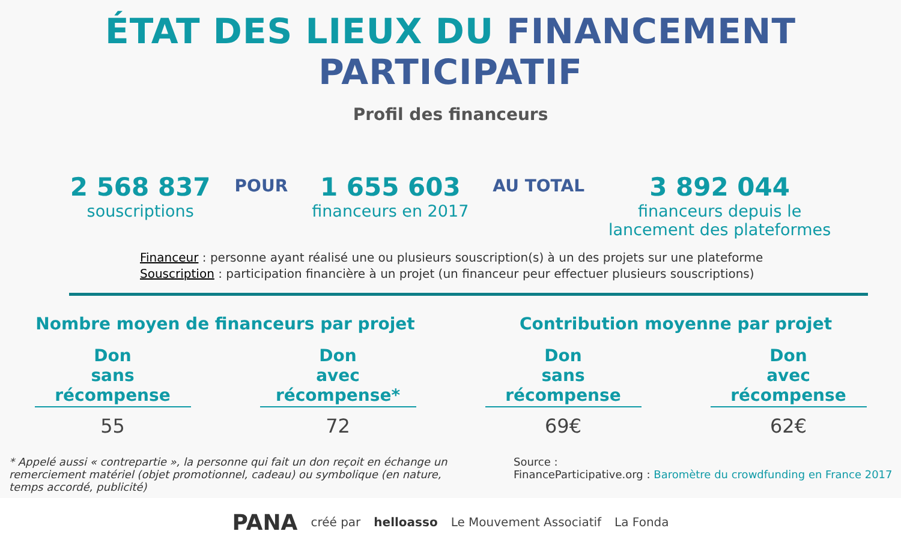ÉTAT DES LIEUX DU FINANCEMENT PARTICIPATIF
Profil des financeurs
2 568 837
souscriptions
POUR
1 655 603
financeurs en 2017
AU TOTAL
3 892 044
financeurs depuis le
lancement des plateformes
Financeur : personne ayant réalisé une ou plusieurs souscription(s) à un des projets sur une plateforme
Souscription : participation financière à un projet (un financeur peur effectuer plusieurs souscriptions)
Nombre moyen de financeurs par projet
Don
sans récompense
55
Don
avec récompense*
72
Contribution moyenne par projet
Don
sans récompense
69€
Don
avec récompense
62€
* Appelé aussi « contrepartie », la personne qui fait un don reçoit en échange un remerciement matériel (objet promotionnel, cadeau) ou symbolique (en nature, temps accordé, publicité)
Source :
FinanceParticipative.org : Baromètre du crowdfunding en France 2017
PANA créé par helloasso Le Mouvement Associatif La Fonda